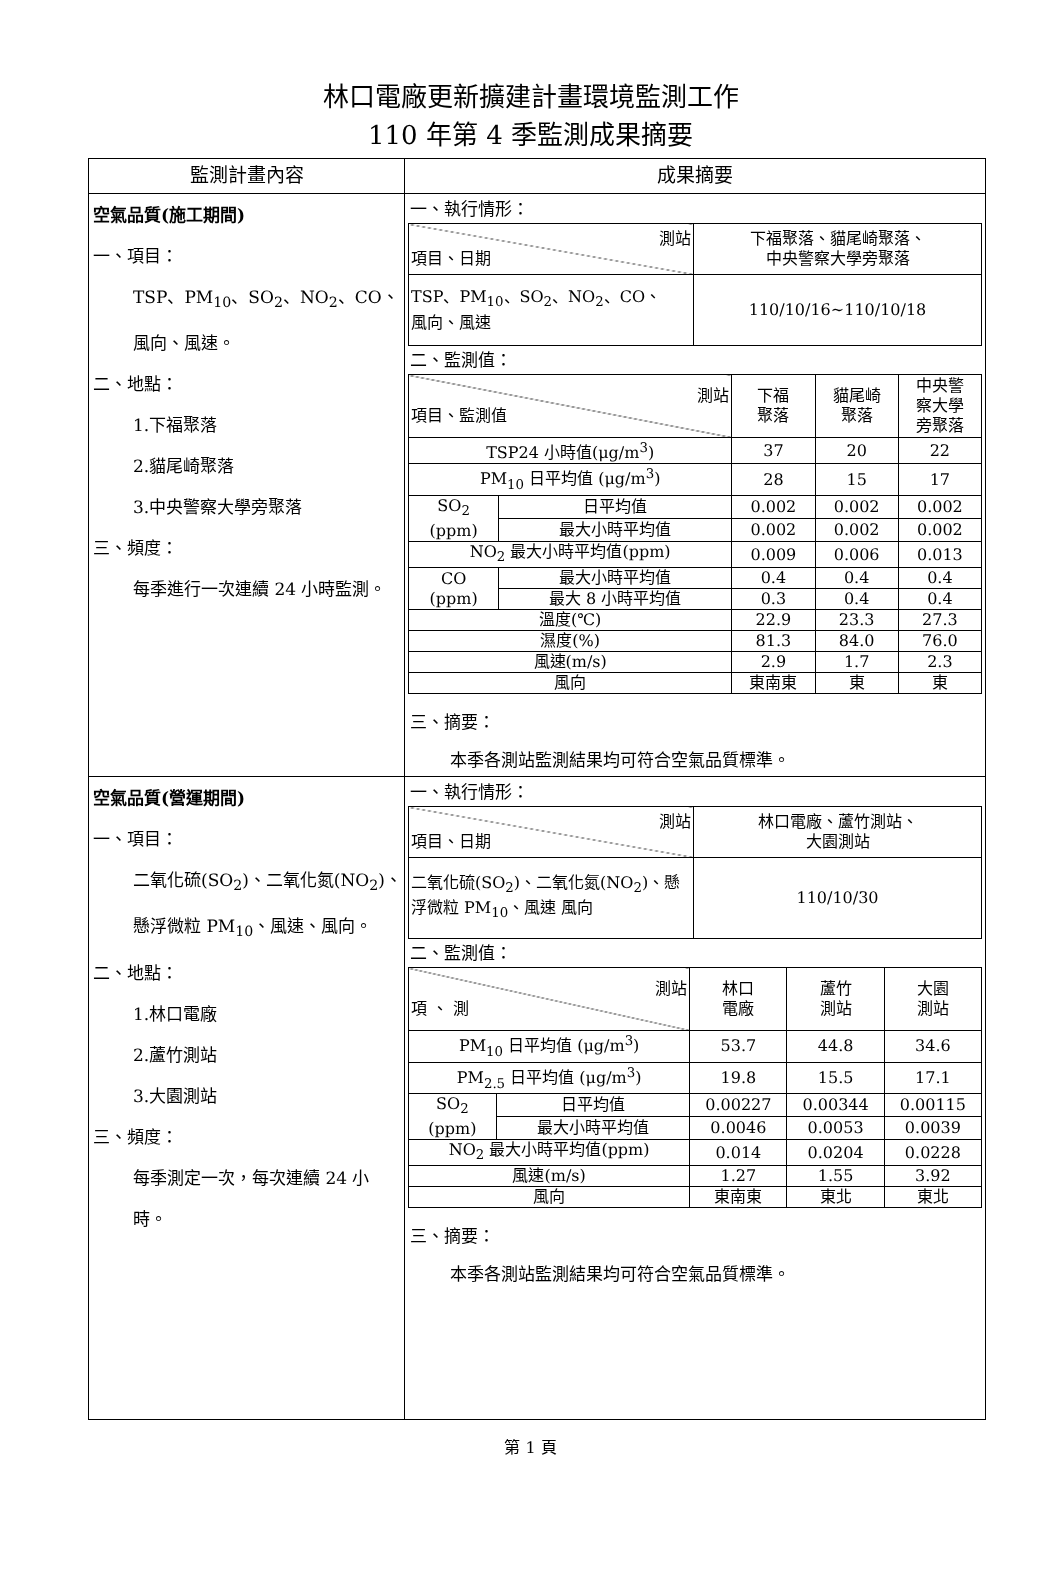林口電廠更新擴建計畫環境監測工作
110 年第 4 季監測成果摘要
| 監測計畫內容 | 成果摘要 |
| --- | --- |
| 空氣品質(施工期間) 一、項目： TSP、PM<sub>10</sub>、SO<sub>2</sub>、NO<sub>2</sub>、CO、 風向、風速。 二、地點： 1.下福聚落 2.貓尾崎聚落 3.中央警察大學旁聚落 三、頻度： 每季進行一次連續 24 小時監測。 | 一、執行情形： / 測站 項目、日期 / 下福聚落、貓尾崎聚落、 中央警察大學旁聚落 / / TSP、PM<sub>10</sub>、SO<sub>2</sub>、NO<sub>2</sub>、CO、 風向、風速 / 110/10/16~110/10/18 / 二、監測值： / 測站 項目、監測值 / / 下福 聚落 / 貓尾崎 聚落 / 中央警 察大學 旁聚落 / / TSP24 小時值(μg/m<sup>3</sup>) / / 37 / 20 / 22 / / PM<sub>10</sub> 日平均值 (μg/m<sup>3</sup>) / / 28 / 15 / 17 / / SO<sub>2</sub> (ppm) / 日平均值 / 0.002 / 0.002 / 0.002 / / / 最大小時平均值 / 0.002 / 0.002 / 0.002 / / NO<sub>2</sub> 最大小時平均值(ppm) / / 0.009 / 0.006 / 0.013 / / CO (ppm) / 最大小時平均值 / 0.4 / 0.4 / 0.4 / / / 最大 8 小時平均值 / 0.3 / 0.4 / 0.4 / / 溫度(℃) / / 22.9 / 23.3 / 27.3 / / 濕度(%) / / 81.3 / 84.0 / 76.0 / / 風速(m/s) / / 2.9 / 1.7 / 2.3 / / 風向 / / 東南東 / 東 / 東 / 三、摘要： 本季各測站監測結果均可符合空氣品質標準。 |
| 空氣品質(營運期間) 一、項目： 二氧化硫(SO<sub>2</sub>)、二氧化氮(NO<sub>2</sub>)、懸浮微粒 PM<sub>10</sub>、風速、風向。 二、地點： 1.林口電廠 2.蘆竹測站 3.大園測站 三、頻度： 每季測定一次，每次連續 24 小時。 | 一、執行情形： / 測站 項目、日期 / 林口電廠、蘆竹測站、 大園測站 / / 二氧化硫(SO<sub>2</sub>)、二氧化氮(NO<sub>2</sub>)、懸浮微粒 PM<sub>10</sub>、風速 風向 / 110/10/30 / 二、監測值： / 測站 項 、 測 / / 林口 電廠 / 蘆竹 測站 / 大園 測站 / / PM<sub>10</sub> 日平均值 (μg/m<sup>3</sup>) / / 53.7 / 44.8 / 34.6 / / PM<sub>2.5</sub> 日平均值 (μg/m<sup>3</sup>) / / 19.8 / 15.5 / 17.1 / / SO<sub>2</sub> (ppm) / 日平均值 / 0.00227 / 0.00344 / 0.00115 / / / 最大小時平均值 / 0.0046 / 0.0053 / 0.0039 / / NO<sub>2</sub> 最大小時平均值(ppm) / / 0.014 / 0.0204 / 0.0228 / / 風速(m/s) / / 1.27 / 1.55 / 3.92 / / 風向 / / 東南東 / 東北 / 東北 / 三、摘要： 本季各測站監測結果均可符合空氣品質標準。 |
第 1 頁